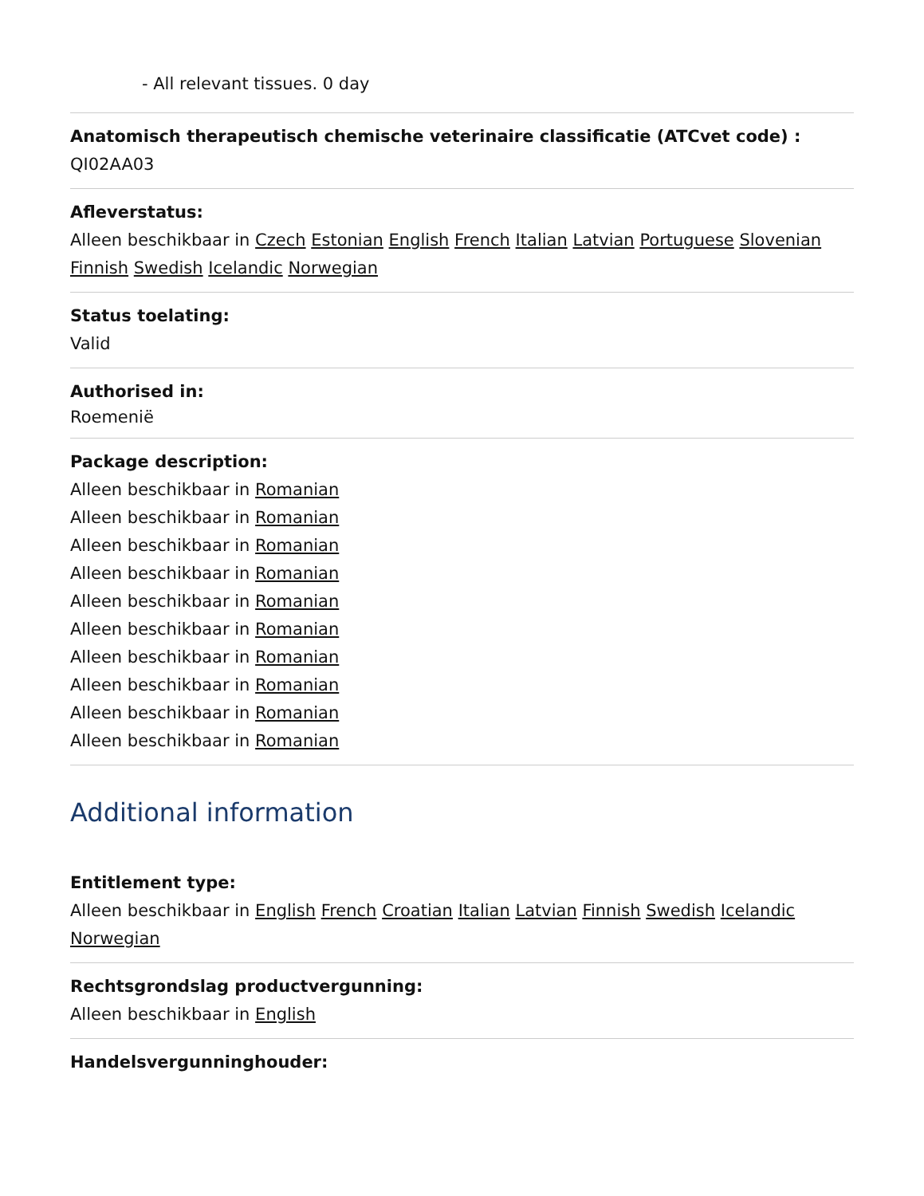- All relevant tissues. 0 day
Anatomisch therapeutisch chemische veterinaire classificatie (ATCvet code) :
QI02AA03
Afleverstatus:
Alleen beschikbaar in Czech Estonian English French Italian Latvian Portuguese Slovenian Finnish Swedish Icelandic Norwegian
Status toelating:
Valid
Authorised in:
Roemenië
Package description:
Alleen beschikbaar in Romanian
Alleen beschikbaar in Romanian
Alleen beschikbaar in Romanian
Alleen beschikbaar in Romanian
Alleen beschikbaar in Romanian
Alleen beschikbaar in Romanian
Alleen beschikbaar in Romanian
Alleen beschikbaar in Romanian
Alleen beschikbaar in Romanian
Alleen beschikbaar in Romanian
Additional information
Entitlement type:
Alleen beschikbaar in English French Croatian Italian Latvian Finnish Swedish Icelandic Norwegian
Rechtsgrondslag productvergunning:
Alleen beschikbaar in English
Handelsvergunninghouder: